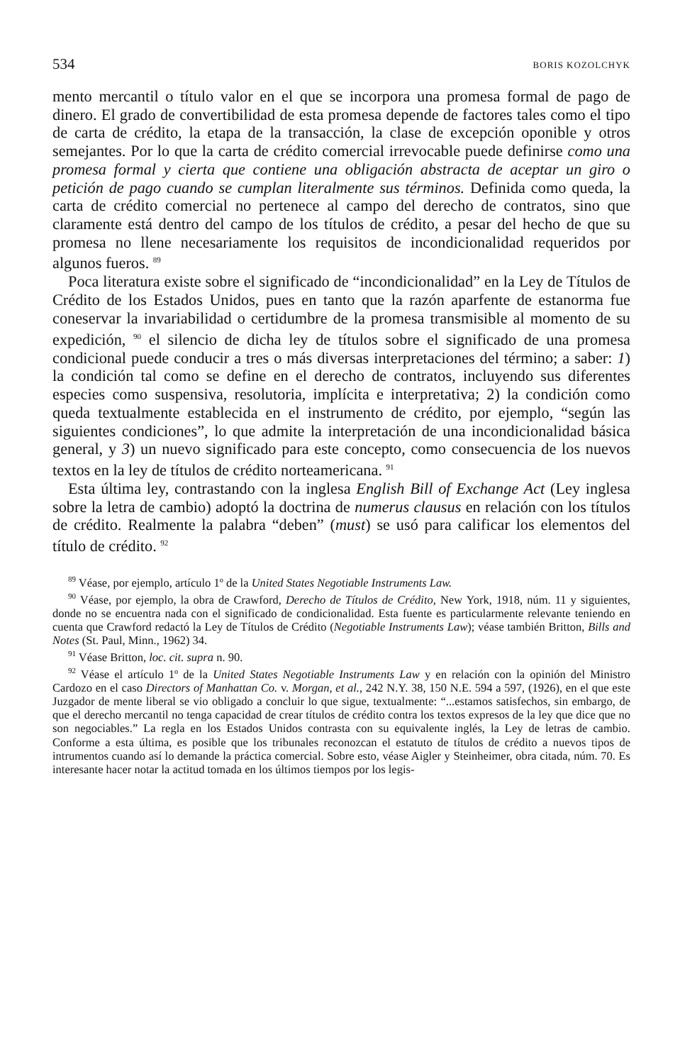534 BORIS KOZOLCHYK
mento mercantil o título valor en el que se incorpora una promesa formal de pago de dinero. El grado de convertibilidad de esta promesa depende de factores tales como el tipo de carta de crédito, la etapa de la transacción, la clase de excepción oponible y otros semejantes. Por lo que la carta de crédito comercial irrevocable puede definirse como una promesa formal y cierta que contiene una obligación abstracta de aceptar un giro o petición de pago cuando se cumplan literalmente sus términos. Definida como queda, la carta de crédito comercial no pertenece al campo del derecho de contratos, sino que claramente está dentro del campo de los títulos de crédito, a pesar del hecho de que su promesa no llene necesariamente los requisitos de incondicionalidad requeridos por algunos fueros. <sup>89</sup>
Poca literatura existe sobre el significado de “incondicionalidad” en la Ley de Títulos de Crédito de los Estados Unidos, pues en tanto que la razón aparfente de estanorma fue coneservar la invariabilidad o certidumbre de la promesa transmisible al momento de su expedición, <sup>90</sup> el silencio de dicha ley de títulos sobre el significado de una promesa condicional puede conducir a tres o más diversas interpretaciones del término; a saber: 1) la condición tal como se define en el derecho de contratos, incluyendo sus diferentes especies como suspensiva, resolutoria, implícita e interpretativa; 2) la condición como queda textualmente establecida en el instrumento de crédito, por ejemplo, “según las siguientes condiciones”, lo que admite la interpretación de una incondicionalidad básica general, y 3) un nuevo significado para este concepto, como consecuencia de los nuevos textos en la ley de títulos de crédito norteamericana. <sup>91</sup>
Esta última ley, contrastando con la inglesa English Bill of Exchange Act (Ley inglesa sobre la letra de cambio) adoptó la doctrina de numerus clausus en relación con los títulos de crédito. Realmente la palabra “deben” (must) se usó para calificar los elementos del título de crédito. <sup>92</sup>
<sup>89</sup> Véase, por ejemplo, artículo 1º de la United States Negotiable Instruments Law.
<sup>90</sup> Véase, por ejemplo, la obra de Crawford, Derecho de Títulos de Crédito, New York, 1918, núm. 11 y siguientes, donde no se encuentra nada con el significado de condicionalidad. Esta fuente es particularmente relevante teniendo en cuenta que Crawford redactó la Ley de Títulos de Crédito (Negotiable Instruments Law); véase también Britton, Bills and Notes (St. Paul, Minn., 1962) 34.
<sup>91</sup> Véase Britton, loc. cit. supra n. 90.
<sup>92</sup> Véase el artículo 1º de la United States Negotiable Instruments Law y en relación con la opinión del Ministro Cardozo en el caso Directors of Manhattan Co. v. Morgan, et al., 242 N.Y. 38, 150 N.E. 594 a 597, (1926), en el que este Juzgador de mente liberal se vio obligado a concluir lo que sigue, textualmente: “...estamos satisfechos, sin embargo, de que el derecho mercantil no tenga capacidad de crear títulos de crédito contra los textos expresos de la ley que dice que no son negociables.” La regla en los Estados Unidos contrasta con su equivalente inglés, la Ley de letras de cambio. Conforme a esta última, es posible que los tribunales reconozcan el estatuto de títulos de crédito a nuevos tipos de intrumentos cuando así lo demande la práctica comercial. Sobre esto, véase Aigler y Steinheimer, obra citada, núm. 70. Es interesante hacer notar la actitud tomada en los últimos tiempos por los legis-